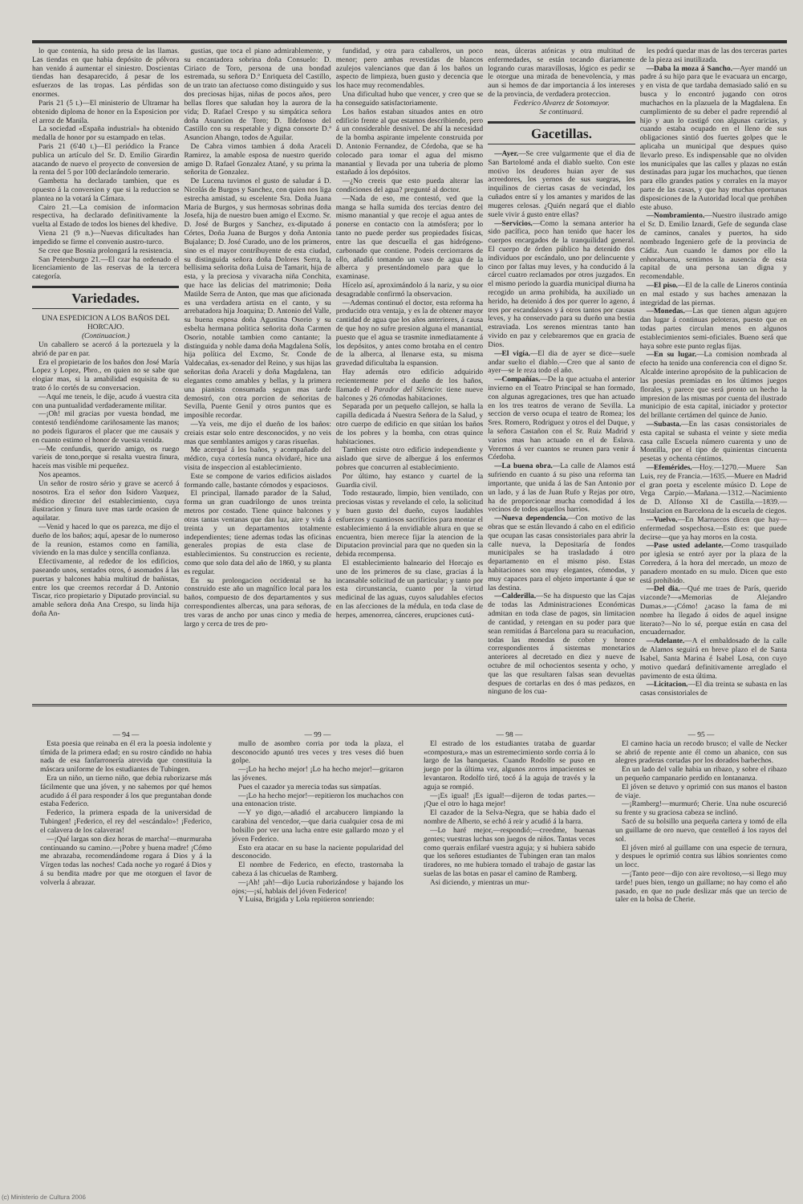lo que contenia, ha sido presa de las llamas. Las tiendas en que habia depósito de pólvora han venido á aumentar el siniestro. Doscientas tiendas han desaparecido, á pesar de los esfuerzos de las tropas. Las pérdidas son enormes.
Paris 21 (5 t.)—El ministerio de Ultramar ha obtenido diploma de honor en la Esposicion por el arroz de Manila.
La sociedad «España industrial» ha obtenido medalla de honor por su estampado en telas.
Paris 21 (6'40 t.)—El periódico la France publica un artículo del Sr. D. Emilio Girardin atacando de nuevo el proyecto de conversion de la renta del 5 por 100 declarándolo temerario.
Gambetta ha declarado tambien, que es opuesto á la conversion y que si la reduccion se plantea no la votará la Cámara.
Cairo 21.—La comision de informacion respectiva, ha declarado definitivamente la vuelta al Estado de todos los bienes del khedive.
Viena 21 (9 n.)—Nuevas dificultades han impedido se firme el convenio austro-turco.
Se cree que Bosnia prolongará la resistencia.
San Petersburgo 21.—El czar ha ordenado el licenciamiento de las reservas de la tercera categoría.
Variedades.
UNA ESPEDICION A LOS BAÑOS DEL HORCAJO.
(Continuacion.)
Un caballero se acercó á la portezuela y la abrió de par en par.
Era el propietario de los baños don José María Lopez y Lopez, Pbro., en quien no se sabe que elogiar mas, si la amabilidad esquisita de su trato ó lo cortés de su conversacion.
—Aquí me teneis, le dije, acudo á vuestra cita con una puntualidad verdaderamente militar.
—¡Oh! mil gracias por vuesta bondad, me contestó tendiéndome cariñosamente las manos; no podeis figuraros el placer que me causais y en cuanto estimo el honor de vuesta venida.
—Me confundis, querido amigo, os ruego varieis de tono,porque si resalta vuestra finura, haceis mas visible mi pequeñez.
Nos apeamos.
Un señor de rostro sério y grave se acercó á nosotros. Era el señor don Isidoro Vazquez, médico director del establecimiento, cuya ilustracion y finura tuve mas tarde ocasion de aquilatar.
—Venid y haced lo que os parezca, me dijo el dueño de los baños; aquí, apesar de lo numeroso de la reunion, estamos como en familia, viviendo en la mas dulce y sencilla confianza.
Efectivamente, al rededor de los edificios, paseando unos, sentados otros, ó asomados á las puertas y balcones habia multitud de bañistas, entre los que creemos recordar á D. Antonio Tiscar, rico propietario y Diputado provincial. su amable señora doña Ana Crespo, su linda hija doña An-
gustias, que toca el piano admirablemente, y su encantadora sobrina doña Consuelo: D. Ciriaco de Toro, persona de una bondad estremada, su señora D.ª Enriqueta del Castillo, de un trato tan afectuoso como distinguido y sus dos preciosas hijas, niñas de pocos años, pero bellas flores que saludan hoy la aurora de la vida; D. Rafael Crespo y su simpática señora doña Asuncion de Toro; D. Ildefonso del Castillo con su respetable y digna consorte D.ª Asuncion Abango, todos de Aguilar.
De Cabra vimos tambien á doña Araceli Ramirez, la amable esposa de nuestro querido amigo D. Rafael Gonzalez Atané, y su prima la señorita de Gonzalez.
De Lucena tuvimos el gusto de saludar á D. Nicolás de Burgos y Sanchez, con quien nos liga estrecha amistad, su escelente Sra. Doña Juana Maria de Burgos, y sus hermosas sobrinas doña Josefa, hija de nuestro buen amigo el Excmo. Sr. D. José de Burgos y Sanchez, ex-diputado á Córtes, Doña Juana de Burgos y doña Antonia Bujalance; D. José Curado, uno de los primeros, sino es el mayor contribuyente de esta ciudad, su distinguida señora doña Dolores Serra, la bellisima señorita doña Luisa de Tamarit, hija de esta, y la preciosa y vivaracha niña Conchita, que hace las delicias del matrimonio; Doña Matilde Serra de Anton, que mas que aficionada es una verdadera artista en el canto, y su arrebatadora hija Joaquina; D. Antonio del Valle, su buena esposa doña Agustina Osorio y su esbelta hermana politica señorita doña Carmen Osorio, notable tambien como cantante; la distinguida y noble dama doña Magdalena Solís, hija política del Excmo, Sr. Conde de Valdecañas, ex-senador del Reino, y sus hijas las señoritas doña Araceli y doña Magdalena, tan elegantes como amables y bellas, y la primera una pianista consumada segun mas tarde demostró, con otra porcion de señoritas de Sevilla, Puente Genil y otros puntos que es imposible recordar.
—Ya veis, me dijo el dueño de los baños: creiais estar solo entre desconocidos, y no veis mas que semblantes amigos y caras risueñas.
Me acerqué á los baños, y acompañado del médico, cuya cortesía nunca olvidaré, hice una visita de inspeccion al establecimiento.
Este se compone de varios edificios aislados formando calle, bastante cómodos y espaciosos.
El principal, llamado parador de la Salud, forma un gran cuadrilongo de unos treinta metros por costado. Tiene quince balcones y otras tantas ventanas que dan luz, aire y vida á treinta y un departamentos totalmente independientes; tiene ademas todas las oficinas generales propias de esta clase de establecimientos. Su construccion es reciente, como que solo data del año de 1860, y su planta es regular.
En su prolongacion occidental se ha construido este año un magnífico local para los baños, compuesto de dos departamentos y sus correspondientes albercas, una para señoras, de tres varas de ancho por unas cinco y media de largo y cerca de tres de pro-
fundidad, y otra para caballeros, un poco menor; pero ambas revestidas de blancos azulejos valencianos que dan á los baños un aspecto de limpieza, buen gusto y decencia que los hace muy recomendables.
Una dificultad hubo que vencer, y creo que se ha conseguido satisfactoriamente.
Los baños estaban situados antes en otro edificio frente al que estamos describiendo, pero á un considerable desnivel. De ahí la necesidad de la bomba aspirante impelente construida por D. Antonio Fernandez, de Córdoba, que se ha colocado para tomar el agua del mismo manantial y llevada por una tuberia de plomo estañado á los depósitos.
—¿No creeis que esto pueda alterar las condiciones del agua? pregunté al doctor.
—Nada de eso, me contestó, ved que la manga se halla sumida dos tercias dentro del mismo manantial y que recoje el agua antes de ponerse en contacto con la atmósfera; por lo tanto no puede perder sus propiedades físicas, entre las que descuella el gas hidrógeno-carbonado que contiene. Podeis cerciorraros de ello, añadió tomando un vaso de agua de la alberca y presentándomelo para que lo examinase.
Hícelo así, aproximándolo á la nariz, y su oior desagradable confirmó la observacion.
—Ademas continuó el doctor, esta reforma ha producido otra ventaja, y es la de obtener mayor cantidad de agua que los años anteriores, á causa de que hoy no sufre presion alguna el manantial, puesto que el agua se trasmite inmediatamente á los depósitos, y antes como brotaba en el centro de la alberca, al llenarse esta, su misma gravedad dificultaba la espansion.
Hay además otro edificio adquirido recientemente por el dueño de los baños, llamado el Parador del Silencio: tiene nueve balcones y 26 cómodas habitaciones.
Separada por un pequeño callejon, se halla la capilla dedicada á Nuestra Señora de la Salud, y otro cuerpo de edificio en que sitúan los baños de los pobres y la bomba, con otras quince habitaciones.
Tambien existe otro edificio independiente y aislado que sirve de albergue á los enfermos pobres que concurren al establecimiento.
Por último, hay estanco y cuartel de la Guardia civil.
Todo restaurado, limpio, bien ventilado, con preciosas vistas y revelando el celo, la solicitud y buen gusto del dueño, cuyos laudables esfuerzos y cuantiosos sacrificios para montar el establecimiento á la envidiable altura en que se encuentra, bien merece fijar la atencion de la Diputacion provincial para que no queden sin la debida recompensa.
El establecimiento balneario del Horcajo es uno de los primeros de su clase, gracias á la incansable solicitud de un particular; y tanto por esta circunstancia, cuanto por la virtud medicinal de las aguas, cuyos saludables efectos en las afecciones de la médula, en toda clase de herpes, amenorrea, cánceres, erupciones cutá-
neas, úlceras atónicas y otra multitud de enfermedades, se están tocando diariamente logrando curas maravillosas, lógico es pedir se le otorgue una mirada de benevolencia, y mas aun si hemos de dar importancia á los intereses de la provincia, de verdadera proteccion.
Federico Alvarez de Sotomayor.
Se continuará.
Gacetillas.
—Ayer.—Se cree vulgarmente que el dia de San Bartolomé anda el diablo suelto. Con este motivo los deudores huian ayer de sus acreedores, los yernos de sus suegras, los inquilinos de ciertas casas de vecindad, los cuñados entre sí y los amantes y maridos de las mugeres celosas. ¿Quién negará que el diablo suele vivir á gusto entre ellas?
—Servicios.—Como la semana anterior ha sido pacífica, poco han tenido que hacer los cuerpos encargados de la tranquilidad general. El cuerpo de órden público ha detenido dos individuos por escándalo, uno por delincuente y cinco por faltas muy leves, y ha conducido á la cárcel cuatro reclamados por otros juzgados. En el mismo periodo la guardia municipal diurna ha recogido un arma prohibida, ha auxiliado un herido, ha detenido á dos por querer lo ageno, á tres por escandalosos y á otros tantos por causas leves, y ha conservado para su dueño una bestia estraviada. Los serenos mientras tanto han vivido en paz y celebraremos que en gracia de Dios.
—El vigía.—El dia de ayer se dice—suele andar suelto el diablo.—Creo que al santo de ayer—se le reza todo el año.
—Compañías.—De la que actuaba el anterior invierno en el Teatro Principal se han formado, con algunas agregaciones, tres que han actuado en los tres teatros de verano de Sevilla. La seccion de verso ocupa el teatro de Romea; los Sres. Romero, Rodriguez y otros el del Duque, y la señora Castañon con el Sr. Ruiz Madrid y varios mas han actuado en el de Eslava. Veremos á ver cuantos se reunen para venir á Córdoba.
—La buena obra.—La calle de Alamos está sufriendo en cuanto á su piso una reforma tan importante, que unida á las de San Antonio por un lado, y á las de Juan Rufo y Rejas por otro, ha de proporcionar mucha comodidad á los vecinos de todos aquellos barrios.
—Nueva dependencia.—Con motivo de las obras que se están llevando á cabo en el edificio que ocupan las casas consistoriales para abrir la calle nueva, la Depositaría de fondos municipales se ha trasladado á otro departamento en el mismo piso. Estas habitaciones son muy elegantes, cómodas, y muy capaces para el objeto importante á que se las destina.
—Calderilla.—Se ha dispuesto que las Cajas de todas las Administraciones Económicas admitan en toda clase de pagos, sin limitacion de cantidad, y retengan en su poder para que sean remitidas á Barcelona para su reacuñacion, todas las monedas de cobre y bronce correspondientes á sistemas monetarios anteriores al decretado en diez y nueve de octubre de mil ochocientos sesenta y ocho, y que las que resultaren falsas sean devueltas despues de cortarlas en dos ó mas pedazos, en ninguno de los cua-
les podrá quedar mas de las dos terceras partes de la pieza asi inutilizada.
—Daba la moza á Sancho.—Ayer mandó un padre á su hijo para que le evacuara un encargo, y en vista de que tardaba demasiado salió en su busca y lo encontró jugando con otros muchachos en la plazuela de la Magdalena. En cumplimiento de su deber el padre reprendió al hijo y aun lo castigó con algunas caricias, y cuando estaba ocupado en el lleno de sus obligaciones sintió dos fuertes golpes que le aplicaba un municipal que despues quiso llevarlo preso. Es indispensable que no olviden los municipales que las calles y plazas no están destinadas para jugar los muchachos, que tienen para ello grandes patios y corrales en la mayor parte de las casas, y que hay muchas oportunas disposiciones de la Autoridad local que prohiben este abuso.
—Nombramiento.—Nuestro ilustrado amigo el Sr. D. Emilio Iznardi, Gefe de segunda clase de caminos, canales y puertos, ha sido nombrado Ingeniero gefe de la provincia de Cádiz. Aun cuando le damos por ello la enhorabuena, sentimos la ausencia de esta capital de una persona tan digna y recomendable.
—El piso.—El de la calle de Lineros continúa en mal estado y sus baches amenazan la integridad de las piernas.
—Monedas.—Las que tienen algun agujero dan lugar á continuas peloteras, puesto que en todas partes circulan menos en algunos establecimientos semi-oficiales. Bueno será que haya sobre este punto reglas fijas.
—En su lugar.—La comision nombrada al efecto ha tenido una conferencia con el digno Sr. Alcalde interino apropósito de la publicacion de las poesias premiadas en los últimos juegos florales, y parece que será pronto un hecho la impresion de las mismas por cuenta del ilustrado municipio de esta capital, iniciador y protector del brillante certámen del quince de Junio.
—Subasta.—En las casas consistoriales de esta capital se subasta el veinte y siete media casa calle Escuela número cuarenta y uno de Montilla, por el tipo de quinientas cincuenta pesetas y ochenta céntimos.
—Efemérides.—Hoy.—1270.—Muere San Luis, rey de Francia.—1635.—Muere en Madrid el gran poeta y escelente músico D. Lope de Vega Carpio.—Mañana.—1312.—Nacimiento de D. Alfonso XI de Castilla.—1839.—Instalacion en Barcelona de la escuela de ciegos.
—Vuelvo.—En Marruecos dicen que hay—enfermedad sospechosa.—Esto es: que puede decirse—que ya hay moros en la costa.
—Pase usted adelante.—Como trasquilado por iglesia se entró ayer por la plaza de la Corredera, á la hora del mercado, un mozo de panadero montado en su mulo. Dicen que esto está prohibido.
—Del dia.—Qué me traes de París, querido vizconde?—«Memorias de Alejandro Dumas.»—¡Cómo! ¿acaso la fama de mi nombre ha llegado á oidos de aquel insigne literato?—No lo sé, porque están en casa del encuadernador.
—Adelante.—A el embaldosado de la calle de Alamos seguirá en breve plazo el de Santa Isabel, Santa Marina é Isabel Losa, con cuyo motivo quedará definitivamente arreglado el pavimento de esta última.
—Licitacion.—El dia treinta se subasta en las casas consistoriales de
— 94 —
Esta poesia que reinaba en él era la poesia indolente y tímida de la primera edad; en su rostro cándido no habia nada de esa fanfarronería atrevida que constituia la máscara uniforme de los estudiantes de Tubingen.
Era un niño, un tierno niño, que debia ruborizarse más fácilmente que una jóven, y no sabemos por qué hemos acudido á él para responder á los que preguntaban donde estaba Federico.
Federico, la primera espada de la universidad de Tubingen! ¡Federico, el rey del «escándalo»! ¡Federico, el calavera de los calaveras!
—¡Qué largas son diez horas de marcha!—murmuraba continuando su camino.—¡Pobre y buena madre! ¡Cómo me abrazaba, recomendándome rogara á Dios y á la Vírgen todas las noches! Cada noche yo rogaré á Dios y á su bendita madre por que me otorguen el favor de volverla á abrazar.
— 99 —
mullo de asombro corria por toda la plaza, el desconocido apuntó tres veces y tres veses dió buen golpe.
—¡Lo ha hecho mejor! ¡Lo ha hecho mejor!—gritaron las jóvenes.
Pues el cazador ya merecia todas sus simpatías.
—¡Lo ha hecho mejor!—repitieron los muchachos con una entonacion triste.
—Y yo digo,—añadió el arcabucero limpiando la carabina del vencedor,—que daria cualquier cosa de mi bolsillo por ver una lucha entre este gallardo mozo y el jóven Federico.
Esto era atacar en su base la naciente popularidad del desconocido.
El nombre de Federico, en efecto, trastornaba la cabeza á las chicuelas de Ramberg.
—¡Ah! ¡ah!—dijo Lucia ruborizándose y bajando los ojos;—¡sí, hablais del jóven Federico!
Y Luisa, Brigida y Lola repitieron sonriendo:
— 98 —
El estrado de los estudiantes trataba de guardar «compostura,» mas un estremecimiento sordo corria á lo largo de las banquetas. Cuando Rodolfo se puso en juego por la última vez, algunos zorros impacientes se levantaron. Rodolfo tiró, tocó á la aguja de través y la aguja se rompió.
—¡Es igual! ¡Es igual!—dijeron de todas partes.—¡Que el otro lo haga mejor!
El cazador de la Selva-Negra, que se habia dado el nombre de Alberto, se echó á reir y acudió á la barra.
—Lo haré mejor,—respondió;—creedme, buenas gentes; vuestras luchas son juegos de niños. Tantas veces como querais enfilaré vuestra aguja; y si hubiera sabido que los señores estudiantes de Tubingen eran tan malos tiradores, no me hubiera tomado el trabajo de gastar las suelas de las botas en pasar el camino de Ramberg.
Asi diciendo, y mientras un mur-
— 95 —
El camino hacia un recodo brusco; el valle de Necker se abrió de repente ante él como un abanico, con sus alegres praderas cortadas por los dorados barbechos.
En un lado del valle habia un ribazo, y sobre el ribazo un pequeño campanario perdido en lontananza.
El jóven se detuvo y oprimió con sus manos el baston de viaje.
—¡Ramberg!—murmuró; Cherie. Una nube oscureció su frente y su graciosa cabeza se inclinó.
Sacó de su bolsillo una pequeña cartera y tomó de ella un guillame de oro nuevo, que centelleó á los rayos del sol.
El jóven miró al guillame con una especie de ternura, y despues le oprimió contra sus lábios sonrientes como un locc.
—¡Tanto peor—dijo con aire revoltoso,—si llego muy tarde! pues bien, tengo un guillame; no hay como el año pasado, en que no pude deslizar más que un tercio de taler en la bolsa de Cherie.
(c) Ministerio de Cultura 2006